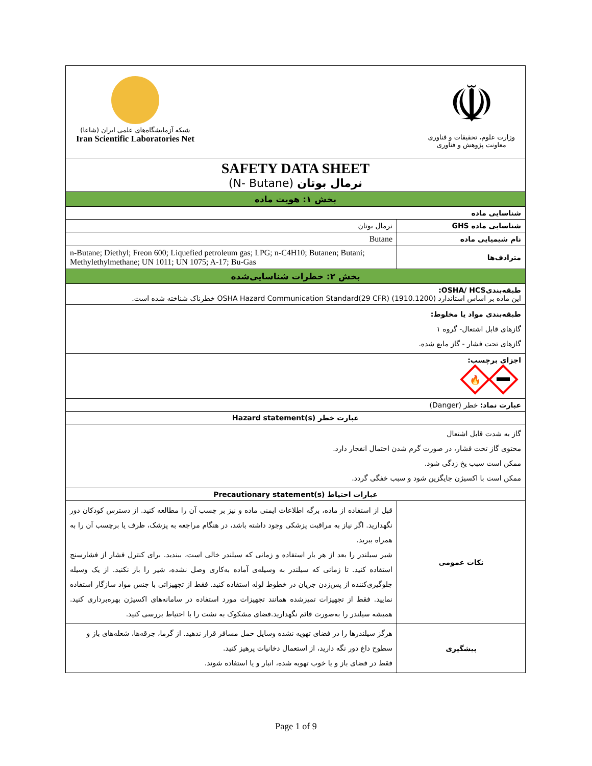| ☫ وزارت علوم، تحقیقات و فناوری معاونت پژوهش و فناوری شبکه آزمایشگاه‌های علمی ایران (شاعا) Iran Scientific Laboratories Net | |
| SAFETY DATA SHEET نرمال بوتان (N- Butane) | |
| بخش ۱: هویت ماده | |
| شناسایی ماده | |
| شناسایی ماده GHS | نرمال بوتان |
| نام شیمیایی ماده | Butane |
| مترادف‌ها | n-Butane; Diethyl; Freon 600; Liquefied petroleum gas; LPG; n-C4H10; Butanen; Butani; Methylethylmethane; UN 1011; UN 1075; A-17; Bu-Gas |
| بخش ۲: خطرات شناسایی‌شده | |
| طبقه‌بندیOSHA/ HCS: این ماده بر اساس استاندارد OSHA Hazard Communication Standard(29 CFR) (1910.1200) خطرناک شناخته شده است. | |
| طبقه‌بندی مواد یا مخلوط: گازهای قابل اشتعال- گروه ۱ گازهای تحت فشار - گاز مایع شده. | |
| اجزای برچسب: 🔥 | |
| عبارت نماد: خطر (Danger) | |
| عبارت خطر Hazard statement(s) | |
| گاز به شدت قابل اشتعال محتوی گاز تحت فشار، در صورت گرم شدن احتمال انفجار دارد. ممکن است سبب یخ زدگی شود. ممکن است با اکسیژن جایگزین شود و سبب خفگی گردد. | |
| عبارات احتیاط Precautionary statement(s) | |
| نکات عمومی | قبل از استفاده از ماده، برگه اطلاعات ایمنی ماده و نیز بر چسب آن را مطالعه کنید. از دسترس کودکان دور نگهدارید. اگر نیاز به مراقبت پزشکی وجود داشته باشد، در هنگام مراجعه به پزشک، ظرف یا برچسب آن را به همراه ببرید. شیر سیلندر را بعد از هر بار استفاده و زمانی که سیلندر خالی است، ببندید. برای کنترل فشار از فشارسنج استفاده کنید. تا زمانی که سیلندر به وسیله‌ی آماده به‌کاری وصل نشده، شیر را باز نکنید. از یک وسیله جلوگیری‌کننده از پس‌زدن جریان در خطوط لوله استفاده کنید. فقط از تجهیزاتی با جنس مواد سازگار استفاده نمایید. فقط از تجهیزات تمیزشده همانند تجهیزات مورد استفاده در سامانه‌های اکسیژن بهره‌برداری کنید. همیشه سیلندر را به‌صورت قائم نگهدارید.فضای مشکوک به نشت را با احتیاط بررسی کنید. |
| پیشگیری | هرگز سیلندرها را در فضای تهویه نشده وسایل حمل مسافر قرار ندهید. از گرما، جرقه‌ها، شعله‌های باز و سطوح داغ دور نگه دارید، از استعمال دخانیات پرهیز کنید. فقط در فضای باز و یا خوب تهویه شده، انبار و یا استفاده شوند. |
Page 1 of 9